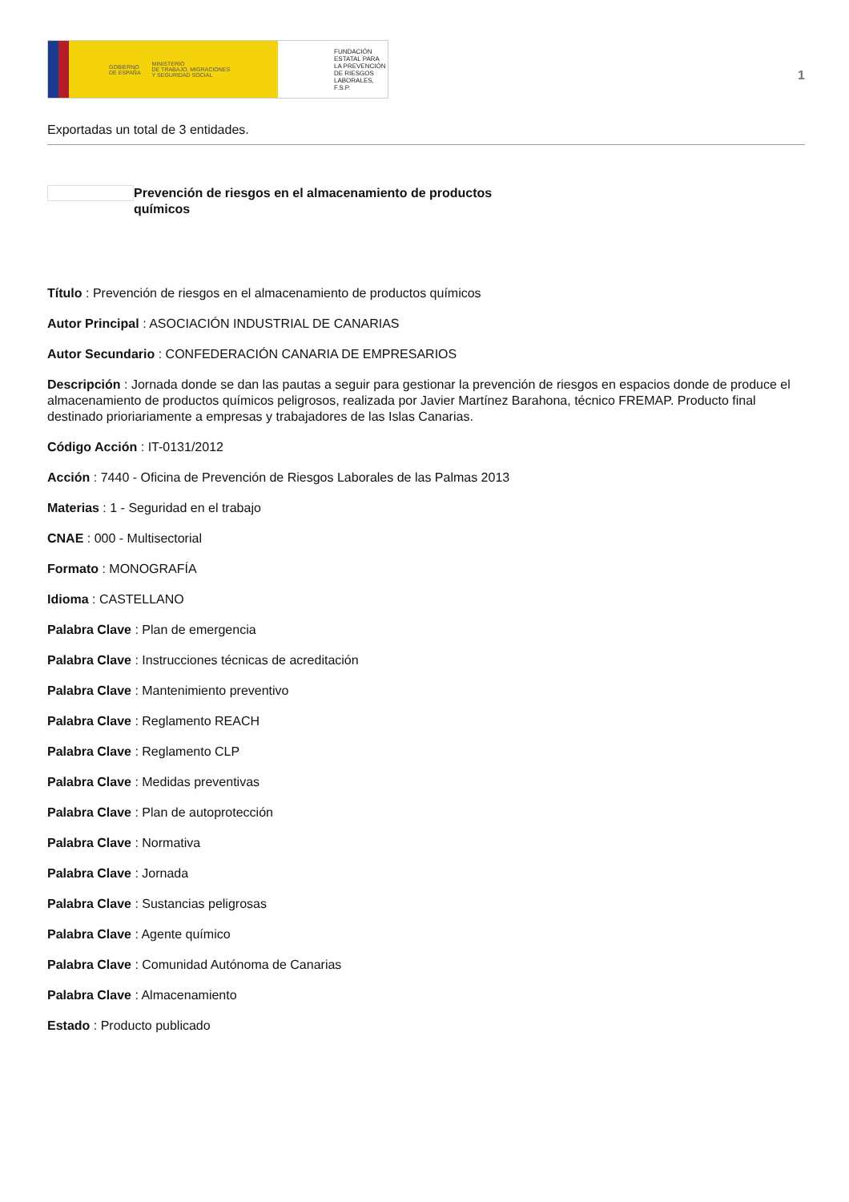GOBIERNO
DE ESPAÑA MINISTERIO
DE TRABAJO, MIGRACIONES
Y SEGURIDAD SOCIAL
FUNDACIÓN
ESTATAL PARA
LA PREVENCIÓN
DE RIESGOS
LABORALES, F.S.P.
1
Exportadas un total de 3 entidades.
Prevención de riesgos en el almacenamiento de productos químicos
Título : Prevención de riesgos en el almacenamiento de productos químicos
Autor Principal : ASOCIACIÓN INDUSTRIAL DE CANARIAS
Autor Secundario : CONFEDERACIÓN CANARIA DE EMPRESARIOS
Descripción : Jornada donde se dan las pautas a seguir para gestionar la prevención de riesgos en espacios donde de produce el almacenamiento de productos químicos peligrosos, realizada por Javier Martínez Barahona, técnico FREMAP. Producto final destinado prioriariamente a empresas y trabajadores de las Islas Canarias.
Código Acción : IT-0131/2012
Acción : 7440 - Oficina de Prevención de Riesgos Laborales de las Palmas 2013
Materias : 1 - Seguridad en el trabajo
CNAE : 000 - Multisectorial
Formato : MONOGRAFÍA
Idioma : CASTELLANO
Palabra Clave : Plan de emergencia
Palabra Clave : Instrucciones técnicas de acreditación
Palabra Clave : Mantenimiento preventivo
Palabra Clave : Reglamento REACH
Palabra Clave : Reglamento CLP
Palabra Clave : Medidas preventivas
Palabra Clave : Plan de autoprotección
Palabra Clave : Normativa
Palabra Clave : Jornada
Palabra Clave : Sustancias peligrosas
Palabra Clave : Agente químico
Palabra Clave : Comunidad Autónoma de Canarias
Palabra Clave : Almacenamiento
Estado : Producto publicado